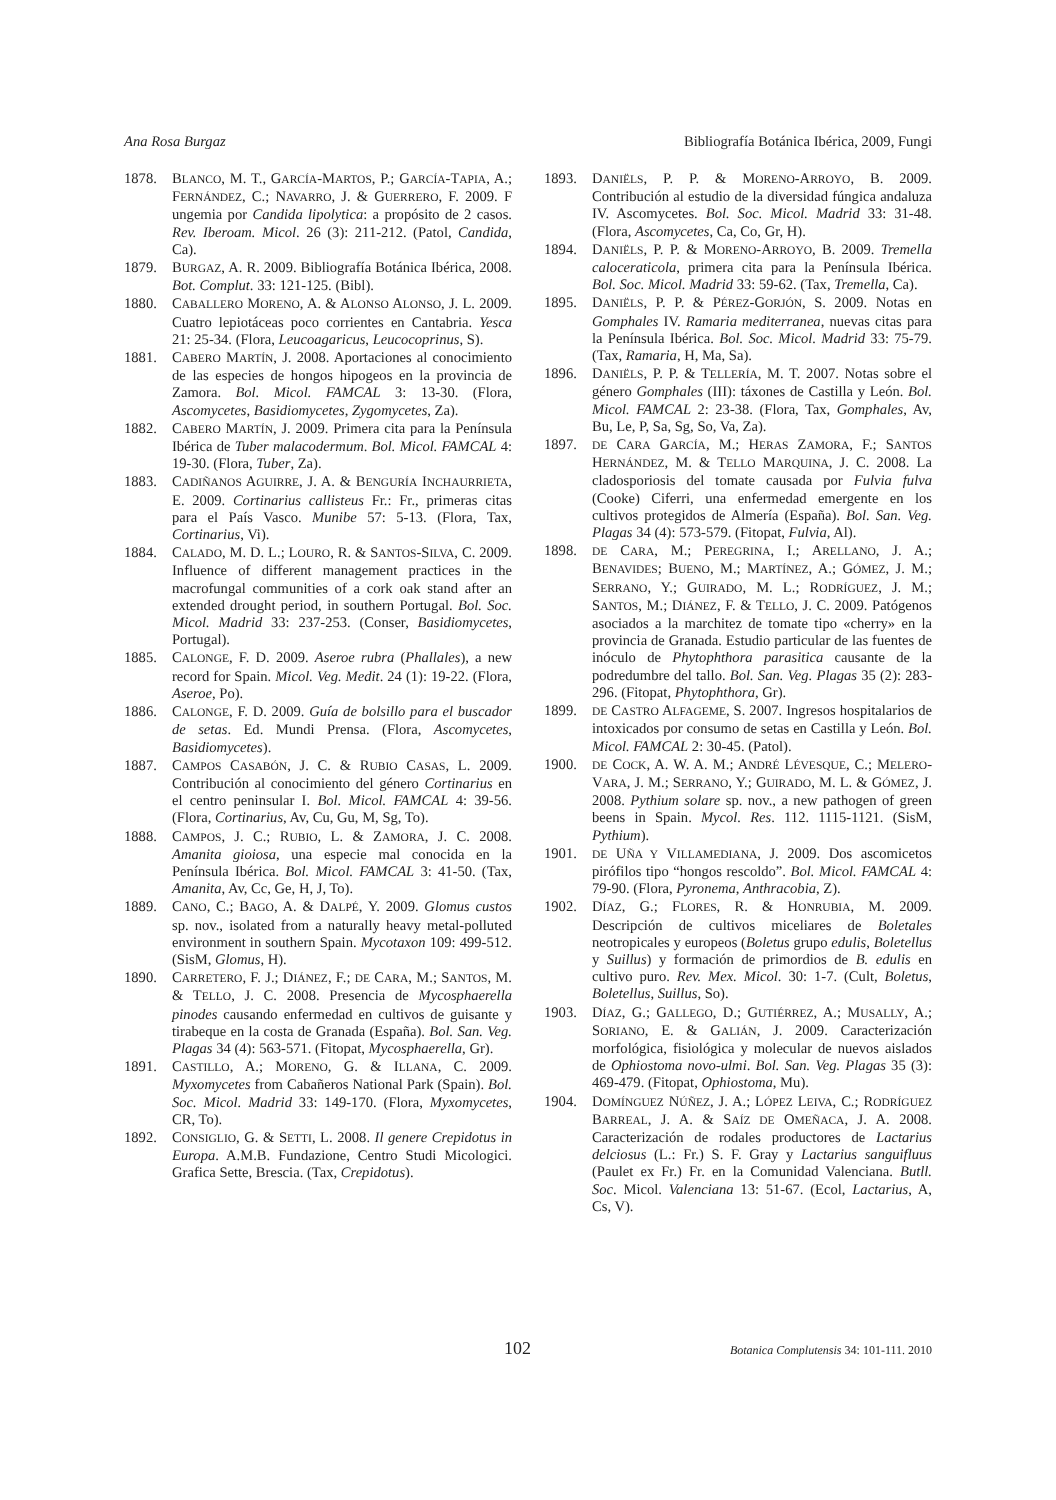Ana Rosa Burgaz Bibliografía Botánica Ibérica, 2009, Fungi
1878. BLANCO, M. T., GARCÍA-MARTOS, P.; GARCÍA-TAPIA, A.; FERNÁNDEZ, C.; NAVARRO, J. & GUERRERO, F. 2009. F ungemia por Candida lipolytica: a propósito de 2 casos. Rev. Iberoam. Micol. 26 (3): 211-212. (Patol, Candida, Ca).
1879. BURGAZ, A. R. 2009. Bibliografía Botánica Ibérica, 2008. Bot. Complut. 33: 121-125. (Bibl).
1880. CABALLERO MORENO, A. & ALONSO ALONSO, J. L. 2009. Cuatro lepiotáceas poco corrientes en Cantabria. Yesca 21: 25-34. (Flora, Leucoagaricus, Leucocoprinus, S).
1881. CABERO MARTÍN, J. 2008. Aportaciones al conocimiento de las especies de hongos hipogeos en la provincia de Zamora. Bol. Micol. FAMCAL 3: 13-30. (Flora, Ascomycetes, Basidiomycetes, Zygomycetes, Za).
1882. CABERO MARTÍN, J. 2009. Primera cita para la Península Ibérica de Tuber malacodermum. Bol. Micol. FAMCAL 4: 19-30. (Flora, Tuber, Za).
1883. CADIÑANOS AGUIRRE, J. A. & BENGURÍA INCHAURRIETA, E. 2009. Cortinarius callisteus Fr.: Fr., primeras citas para el País Vasco. Munibe 57: 5-13. (Flora, Tax, Cortinarius, Vi).
1884. CALADO, M. D. L.; LOURO, R. & SANTOS-SILVA, C. 2009. Influence of different management practices in the macrofungal communities of a cork oak stand after an extended drought period, in southern Portugal. Bol. Soc. Micol. Madrid 33: 237-253. (Conser, Basidiomycetes, Portugal).
1885. CALONGE, F. D. 2009. Aseroe rubra (Phallales), a new record for Spain. Micol. Veg. Medit. 24 (1): 19-22. (Flora, Aseroe, Po).
1886. CALONGE, F. D. 2009. Guía de bolsillo para el buscador de setas. Ed. Mundi Prensa. (Flora, Ascomycetes, Basidiomycetes).
1887. CAMPOS CASABÓN, J. C. & RUBIO CASAS, L. 2009. Contribución al conocimiento del género Cortinarius en el centro peninsular I. Bol. Micol. FAMCAL 4: 39-56. (Flora, Cortinarius, Av, Cu, Gu, M, Sg, To).
1888. CAMPOS, J. C.; RUBIO, L. & ZAMORA, J. C. 2008. Amanita gioiosa, una especie mal conocida en la Península Ibérica. Bol. Micol. FAMCAL 3: 41-50. (Tax, Amanita, Av, Cc, Ge, H, J, To).
1889. CANO, C.; BAGO, A. & DALPÉ, Y. 2009. Glomus custos sp. nov., isolated from a naturally heavy metal-polluted environment in southern Spain. Mycotaxon 109: 499-512. (SisM, Glomus, H).
1890. CARRETERO, F. J.; DIÁNEZ, F.; DE CARA, M.; SANTOS, M. & TELLO, J. C. 2008. Presencia de Mycosphaerella pinodes causando enfermedad en cultivos de guisante y tirabeque en la costa de Granada (España). Bol. San. Veg. Plagas 34 (4): 563-571. (Fitopat, Mycosphaerella, Gr).
1891. CASTILLO, A.; MORENO, G. & ILLANA, C. 2009. Myxomycetes from Cabañeros National Park (Spain). Bol. Soc. Micol. Madrid 33: 149-170. (Flora, Myxomycetes, CR, To).
1892. CONSIGLIO, G. & SETTI, L. 2008. Il genere Crepidotus in Europa. A.M.B. Fundazione, Centro Studi Micologici. Grafica Sette, Brescia. (Tax, Crepidotus).
1893. DANIËLS, P. P. & MORENO-ARROYO, B. 2009. Contribución al estudio de la diversidad fúngica andaluza IV. Ascomycetes. Bol. Soc. Micol. Madrid 33: 31-48. (Flora, Ascomycetes, Ca, Co, Gr, H).
1894. DANIËLS, P. P. & MORENO-ARROYO, B. 2009. Tremella caloceraticola, primera cita para la Península Ibérica. Bol. Soc. Micol. Madrid 33: 59-62. (Tax, Tremella, Ca).
1895. DANIËLS, P. P. & PÉREZ-GORJÓN, S. 2009. Notas en Gomphales IV. Ramaria mediterranea, nuevas citas para la Península Ibérica. Bol. Soc. Micol. Madrid 33: 75-79. (Tax, Ramaria, H, Ma, Sa).
1896. DANIËLS, P. P. & TELLERÍA, M. T. 2007. Notas sobre el género Gomphales (III): táxones de Castilla y León. Bol. Micol. FAMCAL 2: 23-38. (Flora, Tax, Gomphales, Av, Bu, Le, P, Sa, Sg, So, Va, Za).
1897. DE CARA GARCÍA, M.; HERAS ZAMORA, F.; SANTOS HERNÁNDEZ, M. & TELLO MARQUINA, J. C. 2008. La cladosporiosis del tomate causada por Fulvia fulva (Cooke) Ciferri, una enfermedad emergente en los cultivos protegidos de Almería (España). Bol. San. Veg. Plagas 34 (4): 573-579. (Fitopat, Fulvia, Al).
1898. DE CARA, M.; PEREGRINA, I.; ARELLANO, J. A.; BENAVIDES; BUENO, M.; MARTÍNEZ, A.; GÓMEZ, J. M.; SERRANO, Y.; GUIRADO, M. L.; RODRÍGUEZ, J. M.; SANTOS, M.; DIÁNEZ, F. & TELLO, J. C. 2009. Patógenos asociados a la marchitez de tomate tipo «cherry» en la provincia de Granada. Estudio particular de las fuentes de inóculo de Phytophthora parasitica causante de la podredumbre del tallo. Bol. San. Veg. Plagas 35 (2): 283-296. (Fitopat, Phytophthora, Gr).
1899. DE CASTRO ALFAGEME, S. 2007. Ingresos hospitalarios de intoxicados por consumo de setas en Castilla y León. Bol. Micol. FAMCAL 2: 30-45. (Patol).
1900. DE COCK, A. W. A. M.; ANDRÉ LÉVESQUE, C.; MELERO-VARA, J. M.; SERRANO, Y.; GUIRADO, M. L. & GÓMEZ, J. 2008. Pythium solare sp. nov., a new pathogen of green beens in Spain. Mycol. Res. 112. 1115-1121. (SisM, Pythium).
1901. DE UÑA Y VILLAMEDIANA, J. 2009. Dos ascomicetos pirófilos tipo “hongos rescoldo”. Bol. Micol. FAMCAL 4: 79-90. (Flora, Pyronema, Anthracobia, Z).
1902. DÍAZ, G.; FLORES, R. & HONRUBIA, M. 2009. Descripción de cultivos miceliares de Boletales neotropicales y europeos (Boletus grupo edulis, Boletellus y Suillus) y formación de primordios de B. edulis en cultivo puro. Rev. Mex. Micol. 30: 1-7. (Cult, Boletus, Boletellus, Suillus, So).
1903. DÍAZ, G.; GALLEGO, D.; GUTIÉRREZ, A.; MUSALLY, A.; SORIANO, E. & GALIÁN, J. 2009. Caracterización morfológica, fisiológica y molecular de nuevos aislados de Ophiostoma novo-ulmi. Bol. San. Veg. Plagas 35 (3): 469-479. (Fitopat, Ophiostoma, Mu).
1904. DOMÍNGUEZ NÚÑEZ, J. A.; LÓPEZ LEIVA, C.; RODRÍGUEZ BARREAL, J. A. & SAÍZ DE OMEÑACA, J. A. 2008. Caracterización de rodales productores de Lactarius delciosus (L.: Fr.) S. F. Gray y Lactarius sanguifluus (Paulet ex Fr.) Fr. en la Comunidad Valenciana. Butll. Soc. Micol. Valenciana 13: 51-67. (Ecol, Lactarius, A, Cs, V).
102 Botanica Complutensis 34: 101-111. 2010